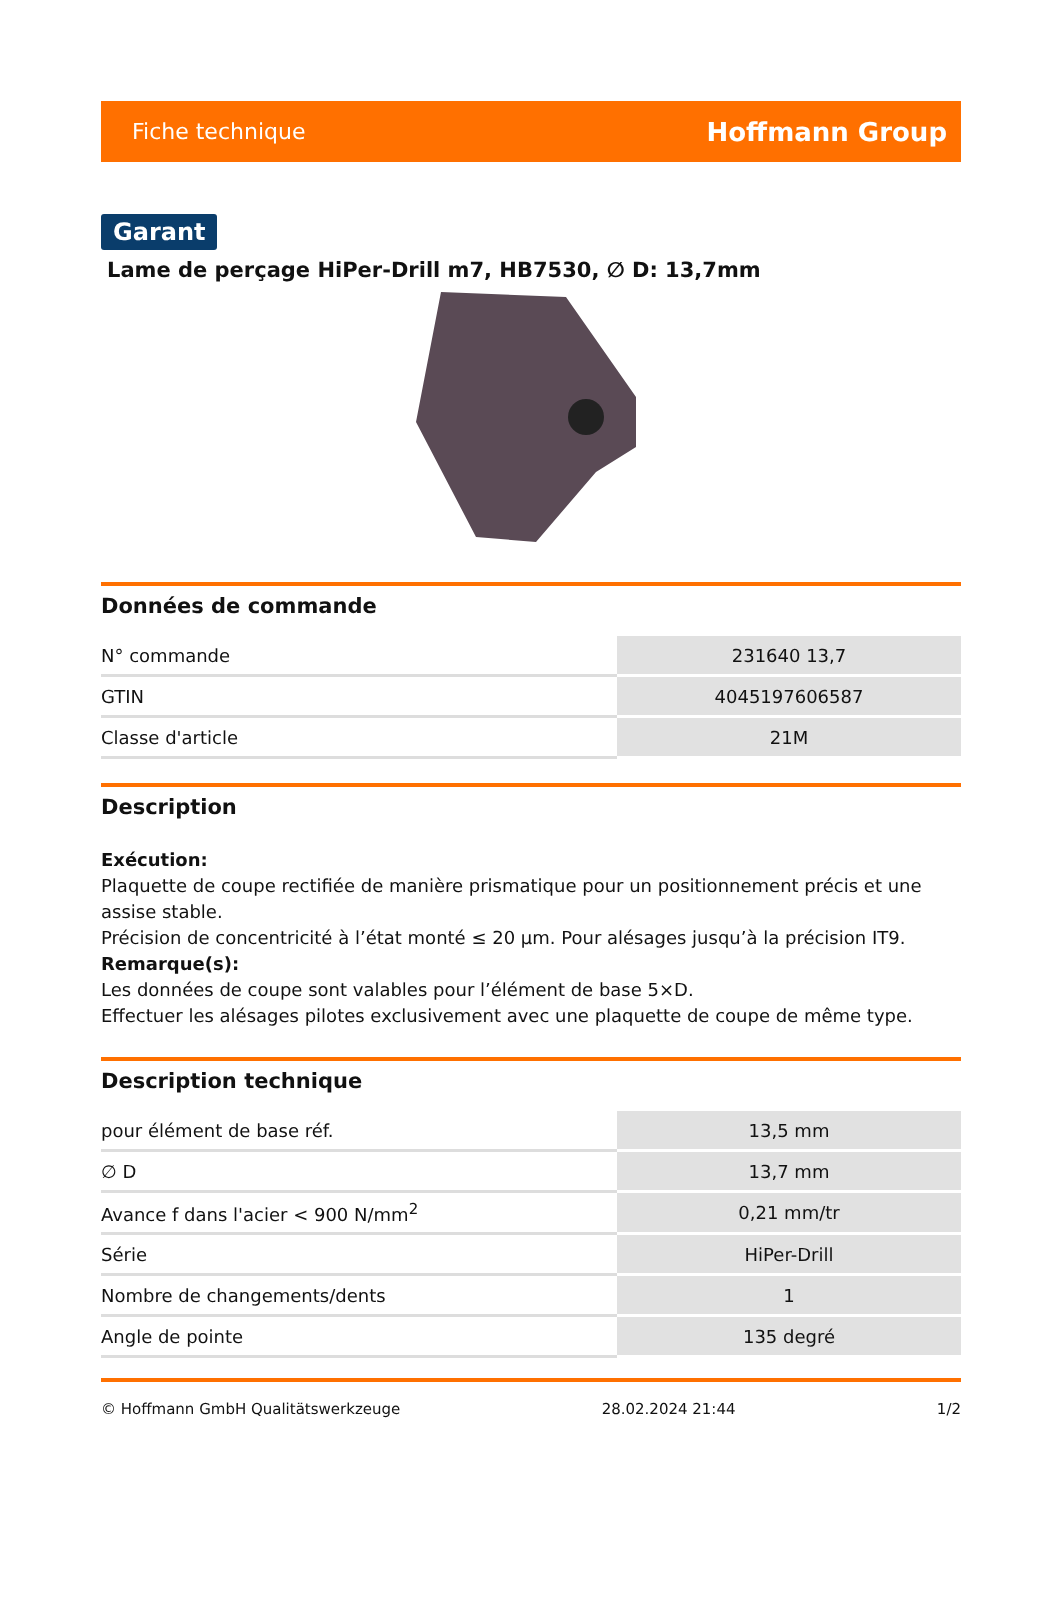Fiche technique Hoffmann Group
Garant
Lame de perçage HiPer-Drill m7, HB7530, ∅ D: 13,7mm
Données de commande
| N° commande | 231640 13,7 |
| GTIN | 4045197606587 |
| Classe d'article | 21M |
Description
Exécution:
Plaquette de coupe rectifiée de manière prismatique pour un positionnement précis et une assise stable.
Précision de concentricité à l’état monté ≤ 20 µm. Pour alésages jusqu’à la précision IT9.
Remarque(s):
Les données de coupe sont valables pour l’élément de base 5×D.
Effectuer les alésages pilotes exclusivement avec une plaquette de coupe de même type.
Description technique
| pour élément de base réf. | 13,5 mm |
| ∅ D | 13,7 mm |
| Avance f dans l'acier < 900 N/mm<sup>2</sup> | 0,21 mm/tr |
| Série | HiPer-Drill |
| Nombre de changements/dents | 1 |
| Angle de pointe | 135 degré |
© Hoffmann GmbH Qualitätswerkzeuge 28.02.2024 21:44 1/2